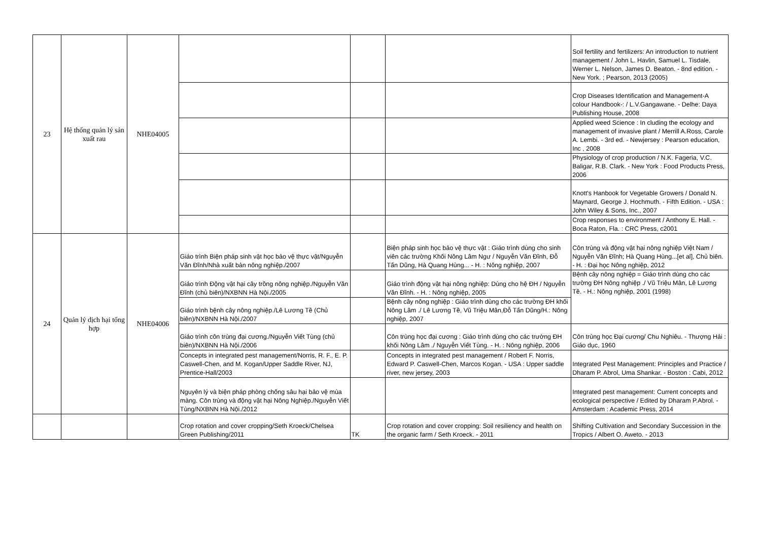| 23 | Hệ thống quản lý sản xuất rau | NHE04005 | | | | Soil fertility and fertilizers: An introduction to nutrient management / John L. Havlin, Samuel L. Tisdale, Werner L. Nelson, James D. Beaton. - 8nd edition. - New York. ; Pearson, 2013 (2005) |
| | | | | | | Crop Diseases Identification and Management-A colour Handbook-: / L.V.Gangawane. - Delhe: Daya Publishing House, 2008 |
| | | | | | | Applied weed Science : In cluding the ecology and management of invasive plant / Merrill A.Ross, Carole A. Lembi. - 3rd ed. - Newjersey : Pearson education, Inc , 2008 |
| | | | | | | Physiology of crop production / N.K. Fageria, V.C. Baligar, R.B. Clark. - New York : Food Products Press, 2006 |
| | | | | | | Knott's Hanbook for Vegetable Growers / Donald N. Maynard, George J. Hochmuth. - Fifth Edition. - USA : John Wiley & Sons, Inc., 2007 |
| | | | | | | Crop responses to environment / Anthony E. Hall. - Boca Raton, Fla. : CRC Press, c2001 |
| 24 | Quản lý dịch hại tổng hợp | NHE04006 | Giáo trình Biện pháp sinh vật học bảo vệ thực vật/Nguyễn Văn Đĩnh/Nhà xuất bản nông nghiệp./2007 | | Biện pháp sinh học bảo vệ thực vật : Giáo trình dùng cho sinh viên các trường Khối Nông Lâm Ngư / Nguyễn Văn Đĩnh, Đỗ Tấn Dũng, Hà Quang Hùng... - H. : Nông nghiệp, 2007 | Côn trùng và động vật hại nông nghiệp Việt Nam / Nguyễn Văn Đĩnh; Hà Quang Hùng...[et al], Chủ biên. - H. : Đại học Nông nghiệp, 2012 |
| | | | Giáo trình Động vật hại cây trồng nông nghiệp./Nguyễn Văn Đĩnh (chủ biên)/NXBNN Hà Nội./2005 | | Giáo trình động vật hại nông nghiệp: Dùng cho hệ ĐH / Nguyễn Văn Đĩnh. - H. : Nông nghiệp, 2005 | Bệnh cây nông nghiệp = Giáo trình dùng cho các trường ĐH Nông nghiệp ./ Vũ Triệu Mân, Lê Lương Tề. - H.: Nông nghiệp, 2001 (1998) |
| | | | Giáo trình bệnh cây nông nghiệp./Lê Lương Tề (Chủ biên)/NXBNN Hà Nội./2007 | | Bệnh cây nông nghiệp : Giáo trình dùng cho các trường ĐH khối Nông Lâm ./ Lê Lương Tề, Vũ Triệu Mân,Đỗ Tấn Dũng/H.: Nông nghiệp, 2007 | |
| | | | Giáo trình côn trùng đại cương./Nguyễn Viết Tùng (chủ biên)/NXBNN Hà Nội./2006 | | Côn trùng học đại cương : Giáo trình dùng cho các trường ĐH khối Nông Lâm ./ Nguyễn Viết Tùng. - H. : Nông nghiệp, 2006 | Côn trùng học Đại cương/ Chu Nghiêu. - Thượng Hải : Giáo dục, 1960 |
| | | | Concepts in integrated pest management/Norris, R. F., E. P. Caswell-Chen, and M. Kogan/Upper Saddle River, NJ, Prentice-Hall/2003 | | Concepts in integrated pest management / Robert F. Norris, Edward P. Caswell-Chen, Marcos Kogan. - USA : Upper saddle river, new jersey, 2003 | Integrated Pest Management: Principles and Practice / Dharam P. Abrol, Uma Shankar. - Boston : Cabi, 2012 |
| | | | Nguyên lý và biện pháp phòng chống sâu hại bảo vệ mùa màng. Côn trùng và động vật hại Nông Nghiệp./Nguyễn Viết Tùng/NXBNN Hà Nội./2012 | | | Integrated pest management: Current concepts and ecological perspective / Edited by Dharam P.Abrol. - Amsterdam : Academic Press, 2014 |
| | | | Crop rotation and cover cropping/Seth Kroeck/Chelsea Green Publishing/2011 | TK | Crop rotation and cover cropping: Soil resiliency and health on the organic farm / Seth Kroeck. - 2011 | Shifting Cultivation and Secondary Succession in the Tropics / Albert O. Aweto. - 2013 |